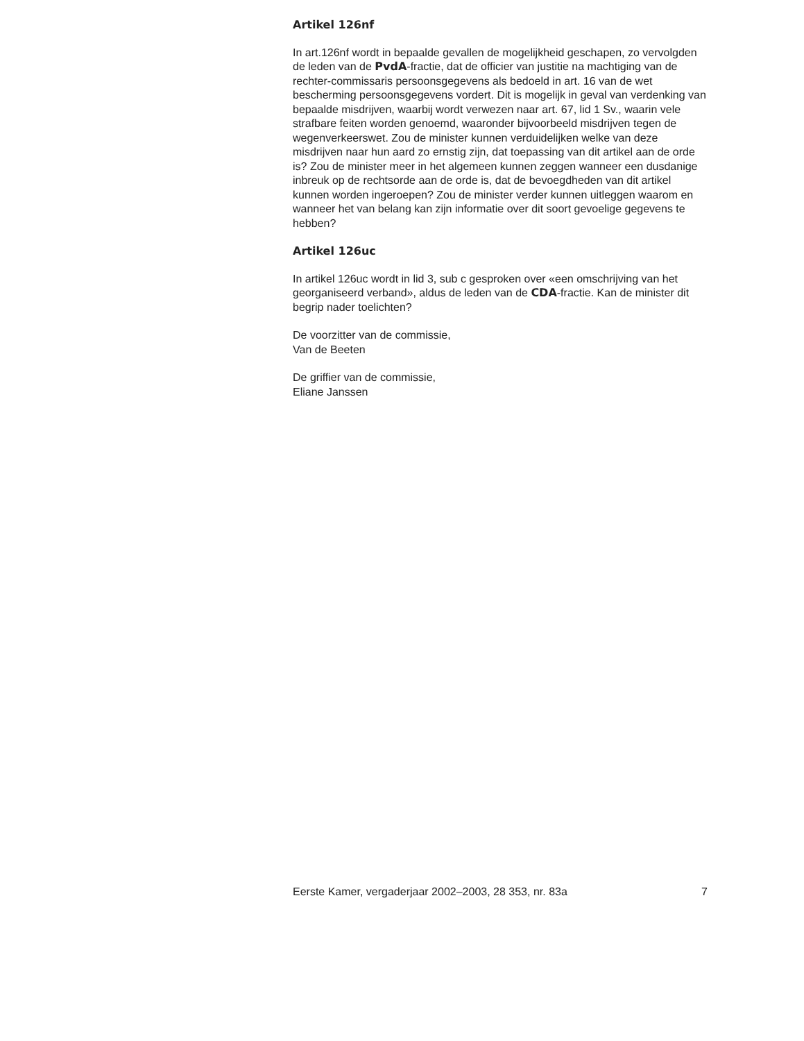Artikel 126nf
In art.126nf wordt in bepaalde gevallen de mogelijkheid geschapen, zo vervolgden de leden van de PvdA-fractie, dat de officier van justitie na machtiging van de rechter-commissaris persoonsgegevens als bedoeld in art. 16 van de wet bescherming persoonsgegevens vordert. Dit is mogelijk in geval van verdenking van bepaalde misdrijven, waarbij wordt verwezen naar art. 67, lid 1 Sv., waarin vele strafbare feiten worden genoemd, waaronder bijvoorbeeld misdrijven tegen de wegenverkeerswet. Zou de minister kunnen verduidelijken welke van deze misdrijven naar hun aard zo ernstig zijn, dat toepassing van dit artikel aan de orde is? Zou de minister meer in het algemeen kunnen zeggen wanneer een dusdanige inbreuk op de rechtsorde aan de orde is, dat de bevoegdheden van dit artikel kunnen worden ingeroepen? Zou de minister verder kunnen uitleggen waarom en wanneer het van belang kan zijn informatie over dit soort gevoelige gegevens te hebben?
Artikel 126uc
In artikel 126uc wordt in lid 3, sub c gesproken over «een omschrijving van het georganiseerd verband», aldus de leden van de CDA-fractie. Kan de minister dit begrip nader toelichten?
De voorzitter van de commissie,
Van de Beeten
De griffier van de commissie,
Eliane Janssen
Eerste Kamer, vergaderjaar 2002–2003, 28 353, nr. 83a 7